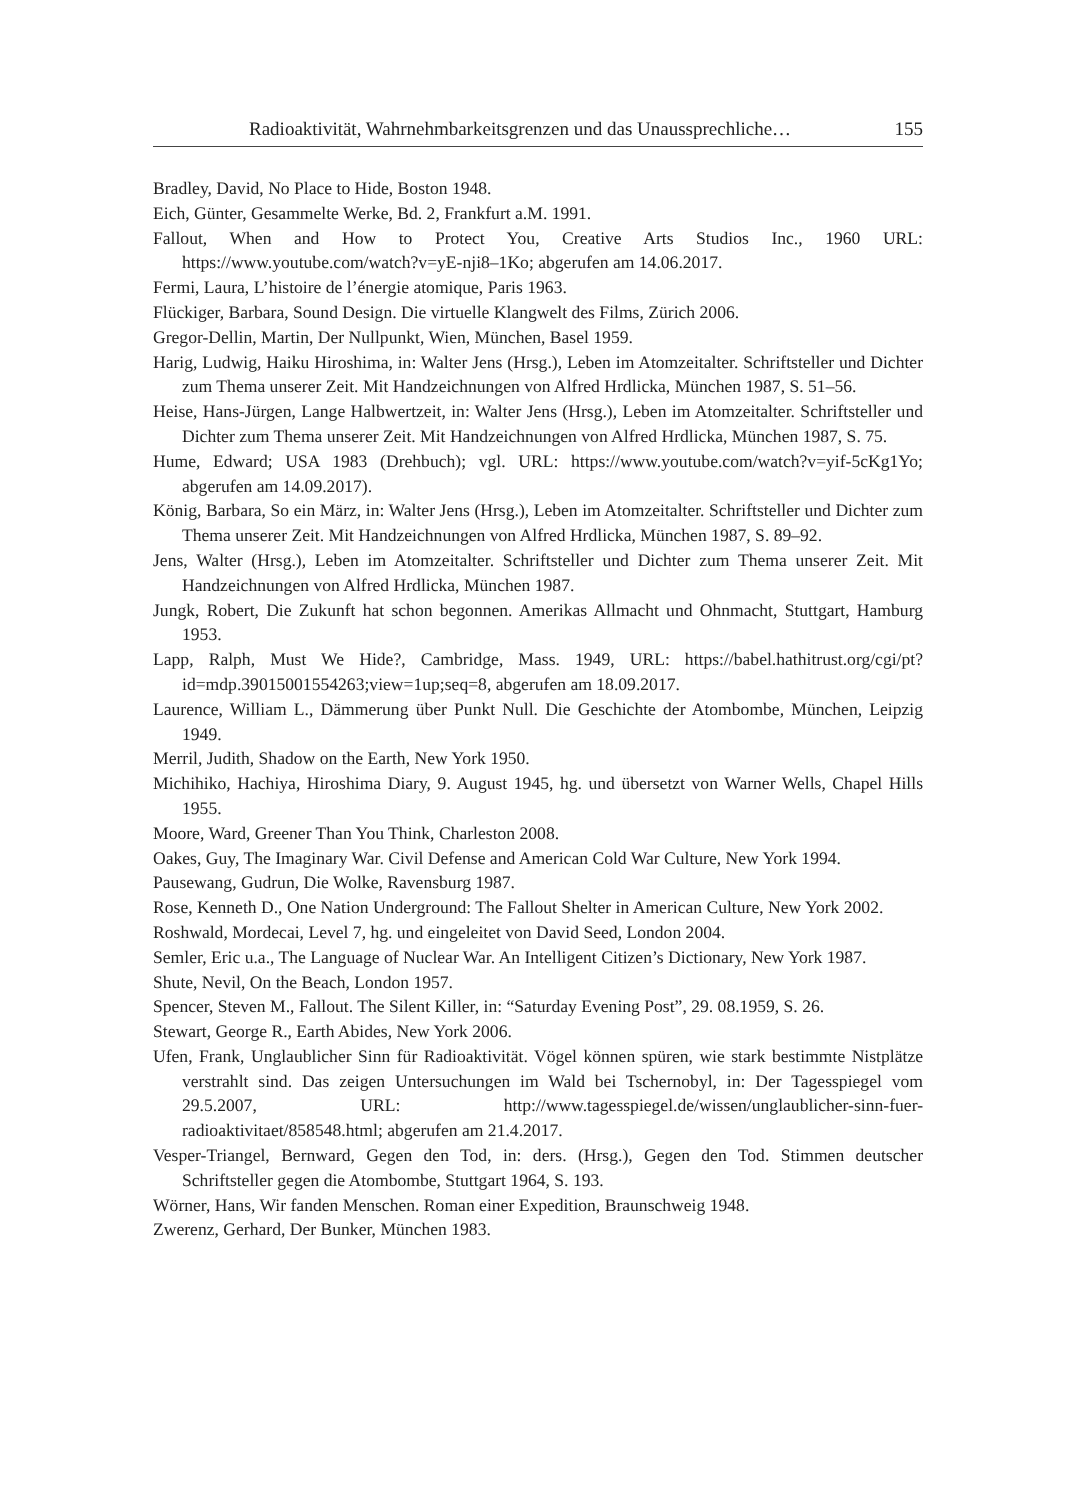Radioaktivität, Wahrnehmbarkeitsgrenzen und das Unaussprechliche… 155
Bradley, David, No Place to Hide, Boston 1948.
Eich, Günter, Gesammelte Werke, Bd. 2, Frankfurt a.M. 1991.
Fallout, When and How to Protect You, Creative Arts Studios Inc., 1960 URL: https://www.youtube.com/watch?v=yE-nji8–1Ko; abgerufen am 14.06.2017.
Fermi, Laura, L’histoire de l’énergie atomique, Paris 1963.
Flückiger, Barbara, Sound Design. Die virtuelle Klangwelt des Films, Zürich 2006.
Gregor-Dellin, Martin, Der Nullpunkt, Wien, München, Basel 1959.
Harig, Ludwig, Haiku Hiroshima, in: Walter Jens (Hrsg.), Leben im Atomzeitalter. Schriftsteller und Dichter zum Thema unserer Zeit. Mit Handzeichnungen von Alfred Hrdlicka, München 1987, S. 51–56.
Heise, Hans-Jürgen, Lange Halbwertzeit, in: Walter Jens (Hrsg.), Leben im Atomzeitalter. Schriftsteller und Dichter zum Thema unserer Zeit. Mit Handzeichnungen von Alfred Hrdlicka, München 1987, S. 75.
Hume, Edward; USA 1983 (Drehbuch); vgl. URL: https://www.youtube.com/watch?v=yif-5cKg1Yo; abgerufen am 14.09.2017).
König, Barbara, So ein März, in: Walter Jens (Hrsg.), Leben im Atomzeitalter. Schriftsteller und Dichter zum Thema unserer Zeit. Mit Handzeichnungen von Alfred Hrdlicka, München 1987, S. 89–92.
Jens, Walter (Hrsg.), Leben im Atomzeitalter. Schriftsteller und Dichter zum Thema unserer Zeit. Mit Handzeichnungen von Alfred Hrdlicka, München 1987.
Jungk, Robert, Die Zukunft hat schon begonnen. Amerikas Allmacht und Ohnmacht, Stuttgart, Hamburg 1953.
Lapp, Ralph, Must We Hide?, Cambridge, Mass. 1949, URL: https://babel.hathitrust.org/cgi/pt?id=mdp.39015001554263;view=1up;seq=8, abgerufen am 18.09.2017.
Laurence, William L., Dämmerung über Punkt Null. Die Geschichte der Atombombe, München, Leipzig 1949.
Merril, Judith, Shadow on the Earth, New York 1950.
Michihiko, Hachiya, Hiroshima Diary, 9. August 1945, hg. und übersetzt von Warner Wells, Chapel Hills 1955.
Moore, Ward, Greener Than You Think, Charleston 2008.
Oakes, Guy, The Imaginary War. Civil Defense and American Cold War Culture, New York 1994.
Pausewang, Gudrun, Die Wolke, Ravensburg 1987.
Rose, Kenneth D., One Nation Underground: The Fallout Shelter in American Culture, New York 2002.
Roshwald, Mordecai, Level 7, hg. und eingeleitet von David Seed, London 2004.
Semler, Eric u.a., The Language of Nuclear War. An Intelligent Citizen’s Dictionary, New York 1987.
Shute, Nevil, On the Beach, London 1957.
Spencer, Steven M., Fallout. The Silent Killer, in: “Saturday Evening Post”, 29. 08.1959, S. 26.
Stewart, George R., Earth Abides, New York 2006.
Ufen, Frank, Unglaublicher Sinn für Radioaktivität. Vögel können spüren, wie stark bestimmte Nistplätze verstrahlt sind. Das zeigen Untersuchungen im Wald bei Tschernobyl, in: Der Tagesspiegel vom 29.5.2007, URL: http://www.tagesspiegel.de/wissen/unglaublicher-sinn-fuer-radioaktivitaet/858548.html; abgerufen am 21.4.2017.
Vesper-Triangel, Bernward, Gegen den Tod, in: ders. (Hrsg.), Gegen den Tod. Stimmen deutscher Schriftsteller gegen die Atombombe, Stuttgart 1964, S. 193.
Wörner, Hans, Wir fanden Menschen. Roman einer Expedition, Braunschweig 1948.
Zwerenz, Gerhard, Der Bunker, München 1983.